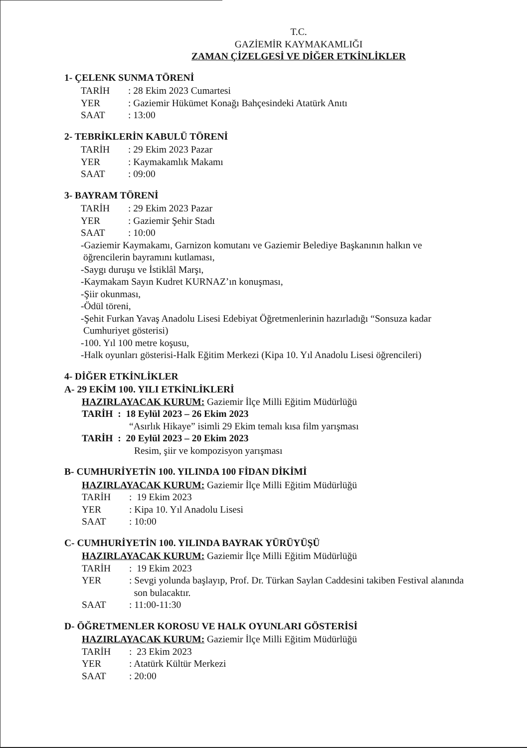T.C.
GAZİEMİR KAYMAKAMLIĞI
ZAMAN ÇİZELGESİ VE DİĞER ETKİNLİKLER
1- ÇELENK SUNMA TÖRENİ
TARİH: 28 Ekim 2023 Cumartesi
YER: Gaziemir Hükümet Konağı Bahçesindeki Atatürk Anıtı
SAAT: 13:00
2- TEBRİKLERİN KABULÜ TÖRENİ
TARİH: 29 Ekim 2023 Pazar
YER: Kaymakamlık Makamı
SAAT: 09:00
3- BAYRAM TÖRENİ
TARİH: 29 Ekim 2023 Pazar
YER: Gaziemir Şehir Stadı
SAAT: 10:00
-Gaziemir Kaymakamı, Garnizon komutanı ve Gaziemir Belediye Başkanının halkın ve
öğrencilerin bayramını kutlaması,
-Saygı duruşu ve İstiklâl Marşı,
-Kaymakam Sayın Kudret KURNAZ’ın konuşması,
-Şiir okunması,
-Ödül töreni,
-Şehit Furkan Yavaş Anadolu Lisesi Edebiyat Öğretmenlerinin hazırladığı “Sonsuza kadar
Cumhuriyet gösterisi)
-100. Yıl 100 metre koşusu,
-Halk oyunları gösterisi-Halk Eğitim Merkezi (Kipa 10. Yıl Anadolu Lisesi öğrencileri)
4- DİĞER ETKİNLİKLER
A- 29 EKİM 100. YILI ETKİNLİKLERİ
HAZIRLAYACAK KURUM: Gaziemir İlçe Milli Eğitim Müdürlüğü
TARİH : 18 Eylül 2023 – 26 Ekim 2023
“Asırlık Hikaye” isimli 29 Ekim temalı kısa film yarışması
TARİH : 20 Eylül 2023 – 20 Ekim 2023
Resim, şiir ve kompozisyon yarışması
B- CUMHURİYETİN 100. YILINDA 100 FİDAN DİKİMİ
HAZIRLAYACAK KURUM: Gaziemir İlçe Milli Eğitim Müdürlüğü
TARİH: 19 Ekim 2023
YER: Kipa 10. Yıl Anadolu Lisesi
SAAT: 10:00
C- CUMHURİYETİN 100. YILINDA BAYRAK YÜRÜYÜŞÜ
HAZIRLAYACAK KURUM: Gaziemir İlçe Milli Eğitim Müdürlüğü
TARİH: 19 Ekim 2023
YER: Sevgi yolunda başlayıp, Prof. Dr. Türkan Saylan Caddesini takiben Festival alanında
son bulacaktır.
SAAT: 11:00-11:30
D- ÖĞRETMENLER KOROSU VE HALK OYUNLARI GÖSTERİSİ
HAZIRLAYACAK KURUM: Gaziemir İlçe Milli Eğitim Müdürlüğü
TARİH: 23 Ekim 2023
YER: Atatürk Kültür Merkezi
SAAT: 20:00